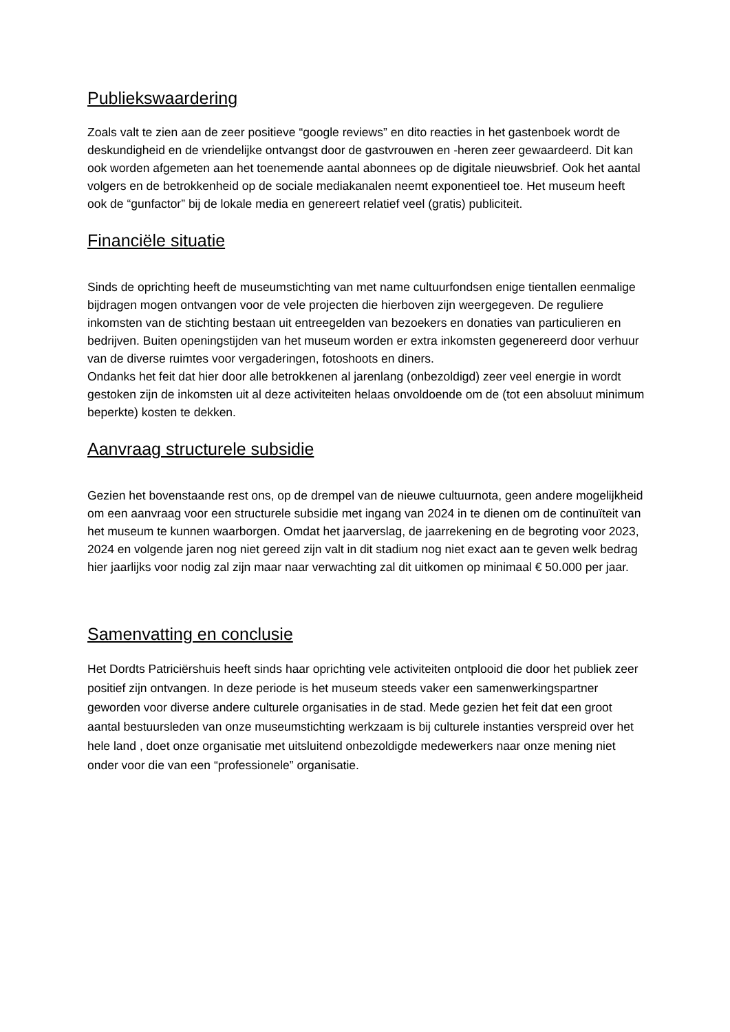Publiekswaardering
Zoals valt te zien aan de zeer positieve “google reviews” en dito reacties in het gastenboek wordt de deskundigheid en de vriendelijke ontvangst door de gastvrouwen en -heren zeer gewaardeerd. Dit kan ook worden afgemeten aan het toenemende aantal abonnees op de digitale nieuwsbrief. Ook het aantal volgers en de betrokkenheid op de sociale mediakanalen neemt exponentieel toe. Het museum heeft ook de “gunfactor” bij de lokale media en genereert relatief veel (gratis) publiciteit.
Financiële situatie
Sinds de oprichting heeft de museumstichting van met name cultuurfondsen enige tientallen eenmalige bijdragen mogen ontvangen voor de vele projecten die hierboven zijn weergegeven. De reguliere inkomsten van de stichting bestaan uit entreegelden van bezoekers en donaties van particulieren en bedrijven. Buiten openingstijden van het museum worden er extra inkomsten gegenereerd door verhuur van de diverse ruimtes voor vergaderingen, fotoshoots en diners.
Ondanks het feit dat hier door alle betrokkenen al jarenlang (onbezoldigd) zeer veel energie in wordt gestoken zijn de inkomsten uit al deze activiteiten helaas onvoldoende om de (tot een absoluut minimum beperkte) kosten te dekken.
Aanvraag structurele subsidie
Gezien het bovenstaande rest ons, op de drempel van de nieuwe cultuurnota, geen andere mogelijkheid om een aanvraag voor een structurele subsidie met ingang van 2024 in te dienen om de continuïteit van het museum te kunnen waarborgen. Omdat het jaarverslag, de jaarrekening en de begroting voor 2023, 2024 en volgende jaren nog niet gereed zijn valt in dit stadium nog niet exact aan te geven welk bedrag hier jaarlijks voor nodig zal zijn maar naar verwachting zal dit uitkomen op minimaal € 50.000 per jaar.
Samenvatting en conclusie
Het Dordts Patriciërshuis heeft sinds haar oprichting vele activiteiten ontplooid die door het publiek zeer positief zijn ontvangen. In deze periode is het museum steeds vaker een samenwerkingspartner geworden voor diverse andere culturele organisaties in de stad. Mede gezien het feit dat een groot aantal bestuursleden van onze museumstichting werkzaam is bij culturele instanties verspreid over het hele land , doet onze organisatie met uitsluitend onbezoldigde medewerkers naar onze mening niet onder voor die van een “professionele” organisatie.